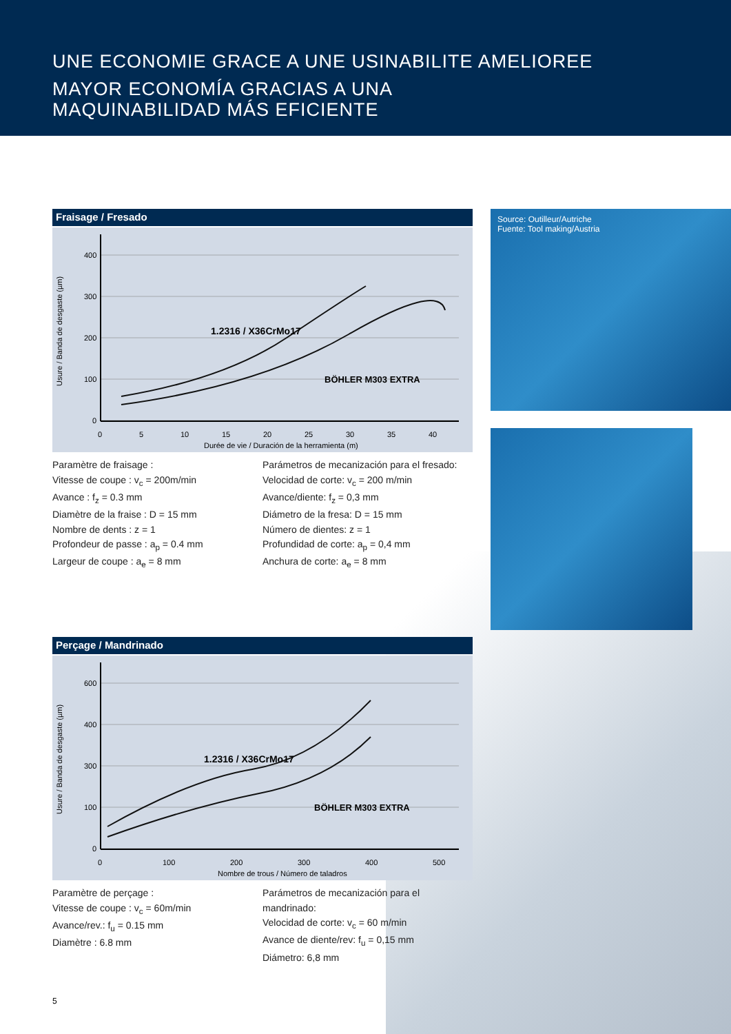UNE ECONOMIE GRACE A UNE USINABILITE AMELIOREE
MAYOR ECONOMÍA GRACIAS A UNA
MAQUINABILIDAD MÁS EFICIENTE
Fraisage / Fresado
Usure / Banda de desgaste (µm)
400
300
200
100
0
0
5
10
15
20
25
30
35
40
Durée de vie / Duración de la herramienta (m)
1.2316 / X36CrMo17
BÖHLER M303 EXTRA
Paramètre de fraisage :
Vitesse de coupe : v<sub>c</sub> = 200m/min
Avance : f<sub>z</sub> = 0.3 mm
Diamètre de la fraise : D = 15 mm
Nombre de dents : z = 1
Profondeur de passe : a<sub>p</sub> = 0.4 mm
Largeur de coupe : a<sub>e</sub> = 8 mm
Parámetros de mecanización para el fresado:
Velocidad de corte: v<sub>c</sub> = 200 m/min
Avance/diente: f<sub>z</sub> = 0,3 mm
Diámetro de la fresa: D = 15 mm
Número de dientes: z = 1
Profundidad de corte: a<sub>p</sub> = 0,4 mm
Anchura de corte: a<sub>e</sub> = 8 mm
Source: Outilleur/Autriche
Fuente: Tool making/Austria
Perçage / Mandrinado
Usure / Banda de desgaste (µm)
600
400
300
100
0
0
100
200
300
400
500
Nombre de trous / Número de taladros
1.2316 / X36CrMo17
BÖHLER M303 EXTRA
Paramètre de perçage :
Vitesse de coupe : v<sub>c</sub> = 60m/min
Avance/rev.: f<sub>u</sub> = 0.15 mm
Diamètre : 6.8 mm
Parámetros de mecanización para el mandrinado:
Velocidad de corte: v<sub>c</sub> = 60 m/min
Avance de diente/rev: f<sub>u</sub> = 0,15 mm
Diámetro: 6,8 mm
5